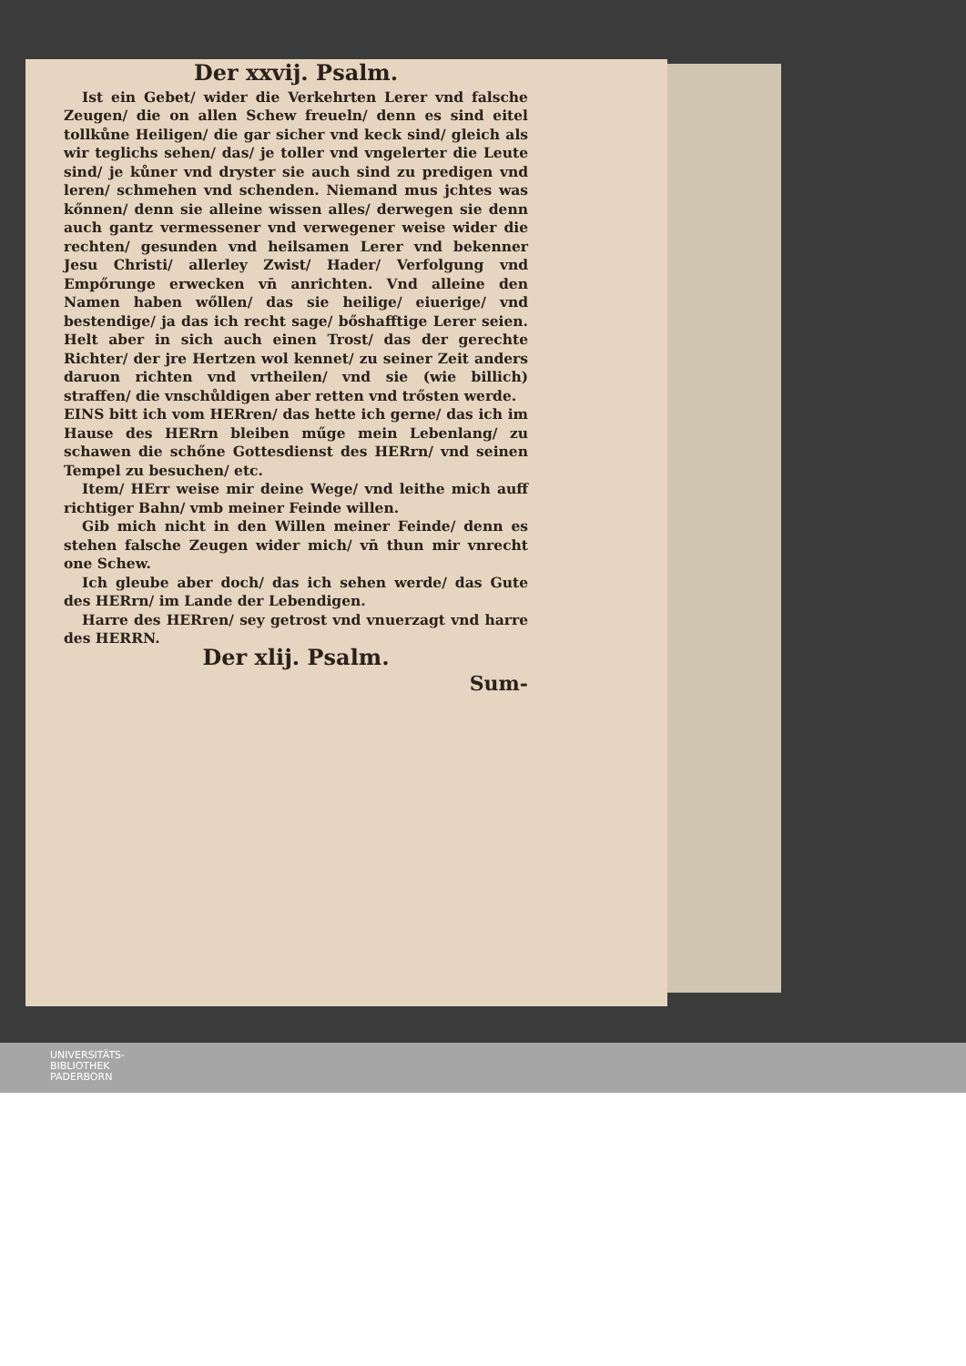Der xxvij. Psalm.
Ist ein Gebet/ wider die Verkehrten Lerer vnd falsche Zeugen/ die on allen Schew freueln/ denn es sind eitel tollkůne Heiligen/ die gar sicher vnd keck sind/ gleich als wir teglichs sehen/ das/ je toller vnd vngelerter die Leute sind/ je kůner vnd dryster sie auch sind zu predigen vnd leren/ schmehen vnd schenden. Niemand mus jchtes was kőnnen/ denn sie alleine wissen alles/ derwegen sie denn auch gantz vermessener vnd verwegener weise wider die rechten/ gesunden vnd heilsamen Lerer vnd bekenner Jesu Christi/ allerley Zwist/ Hader/ Verfolgung vnd Empőrunge erwecken vn̄ anrichten. Vnd alleine den Namen haben wőllen/ das sie heilige/ eiuerige/ vnd bestendige/ ja das ich recht sage/ bőshafftige Lerer seien. Helt aber in sich auch einen Trost/ das der gerechte Richter/ der jre Hertzen wol kennet/ zu seiner Zeit anders daruon richten vnd vrtheilen/ vnd sie (wie billich) straffen/ die vnschůldigen aber retten vnd trősten werde.
EINS bitt ich vom HERren/ das hette ich gerne/ das ich im Hause des HERrn bleiben műge mein Lebenlang/ zu schawen die schőne Gottesdienst des HERrn/ vnd seinen Tempel zu besuchen/ etc.
Item/ HErr weise mir deine Wege/ vnd leithe mich auff richtiger Bahn/ vmb meiner Feinde willen.
Gib mich nicht in den Willen meiner Feinde/ denn es stehen falsche Zeugen wider mich/ vn̄ thun mir vnrecht one Schew.
Ich gleube aber doch/ das ich sehen werde/ das Gute des HERrn/ im Lande der Lebendigen.
Harre des HERren/ sey getrost vnd vnuerzagt vnd harre des HERRN.
Der xlij. Psalm.
Sum-
UNIVERSITÄTS-
BIBLIOTHEK
PADERBORN